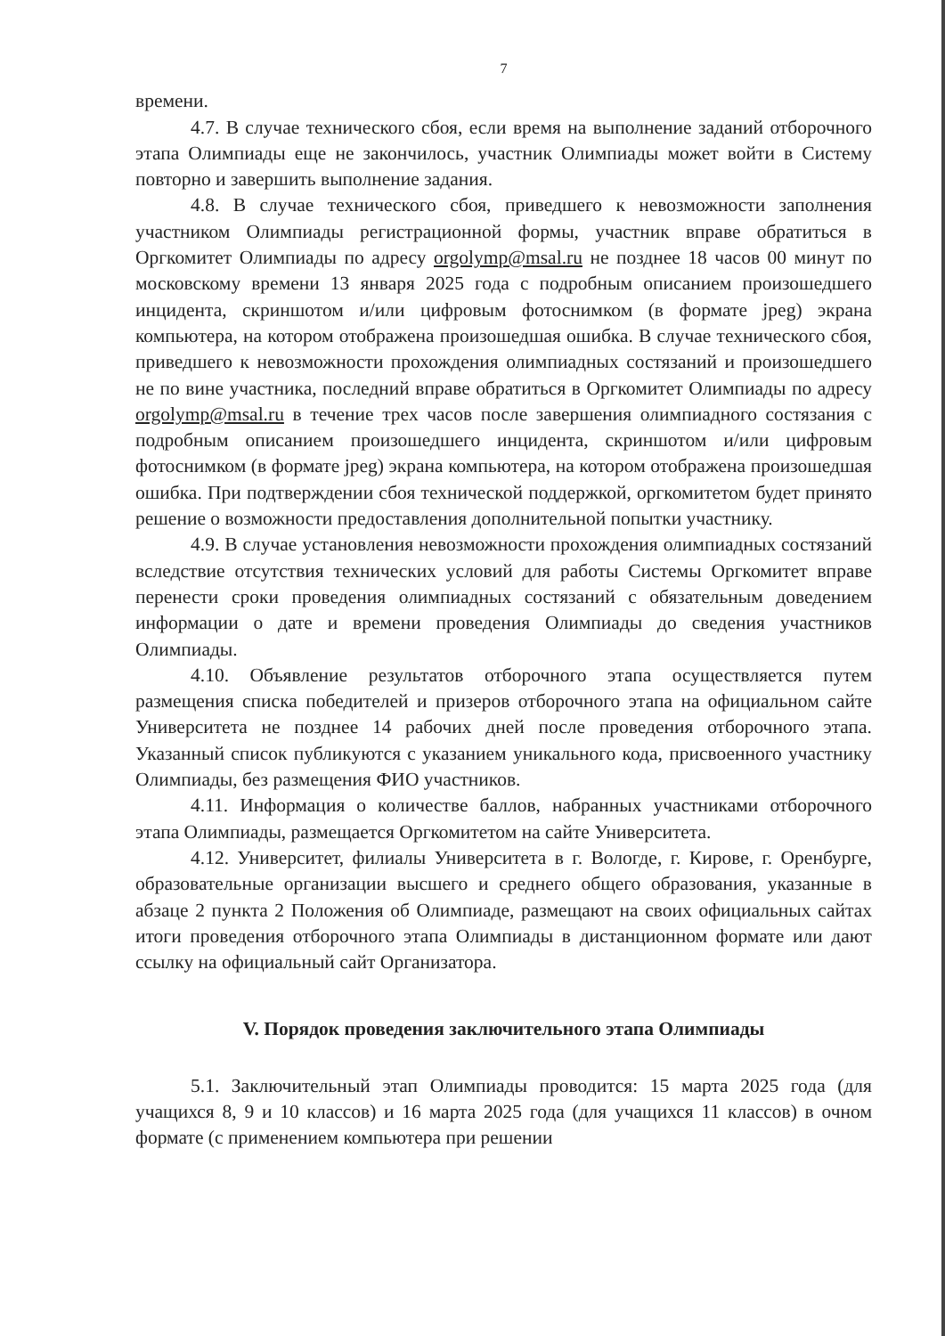7
времени.
4.7. В случае технического сбоя, если время на выполнение заданий отборочного этапа Олимпиады еще не закончилось, участник Олимпиады может войти в Систему повторно и завершить выполнение задания.
4.8. В случае технического сбоя, приведшего к невозможности заполнения участником Олимпиады регистрационной формы, участник вправе обратиться в Оргкомитет Олимпиады по адресу orgolymp@msal.ru не позднее 18 часов 00 минут по московскому времени 13 января 2025 года с подробным описанием произошедшего инцидента, скриншотом и/или цифровым фотоснимком (в формате jpeg) экрана компьютера, на котором отображена произошедшая ошибка. В случае технического сбоя, приведшего к невозможности прохождения олимпиадных состязаний и произошедшего не по вине участника, последний вправе обратиться в Оргкомитет Олимпиады по адресу orgolymp@msal.ru в течение трех часов после завершения олимпиадного состязания с подробным описанием произошедшего инцидента, скриншотом и/или цифровым фотоснимком (в формате jpeg) экрана компьютера, на котором отображена произошедшая ошибка. При подтверждении сбоя технической поддержкой, оргкомитетом будет принято решение о возможности предоставления дополнительной попытки участнику.
4.9. В случае установления невозможности прохождения олимпиадных состязаний вследствие отсутствия технических условий для работы Системы Оргкомитет вправе перенести сроки проведения олимпиадных состязаний с обязательным доведением информации о дате и времени проведения Олимпиады до сведения участников Олимпиады.
4.10. Объявление результатов отборочного этапа осуществляется путем размещения списка победителей и призеров отборочного этапа на официальном сайте Университета не позднее 14 рабочих дней после проведения отборочного этапа. Указанный список публикуются с указанием уникального кода, присвоенного участнику Олимпиады, без размещения ФИО участников.
4.11. Информация о количестве баллов, набранных участниками отборочного этапа Олимпиады, размещается Оргкомитетом на сайте Университета.
4.12. Университет, филиалы Университета в г. Вологде, г. Кирове, г. Оренбурге, образовательные организации высшего и среднего общего образования, указанные в абзаце 2 пункта 2 Положения об Олимпиаде, размещают на своих официальных сайтах итоги проведения отборочного этапа Олимпиады в дистанционном формате или дают ссылку на официальный сайт Организатора.
V. Порядок проведения заключительного этапа Олимпиады
5.1. Заключительный этап Олимпиады проводится: 15 марта 2025 года (для учащихся 8, 9 и 10 классов) и 16 марта 2025 года (для учащихся 11 классов) в очном формате (с применением компьютера при решении